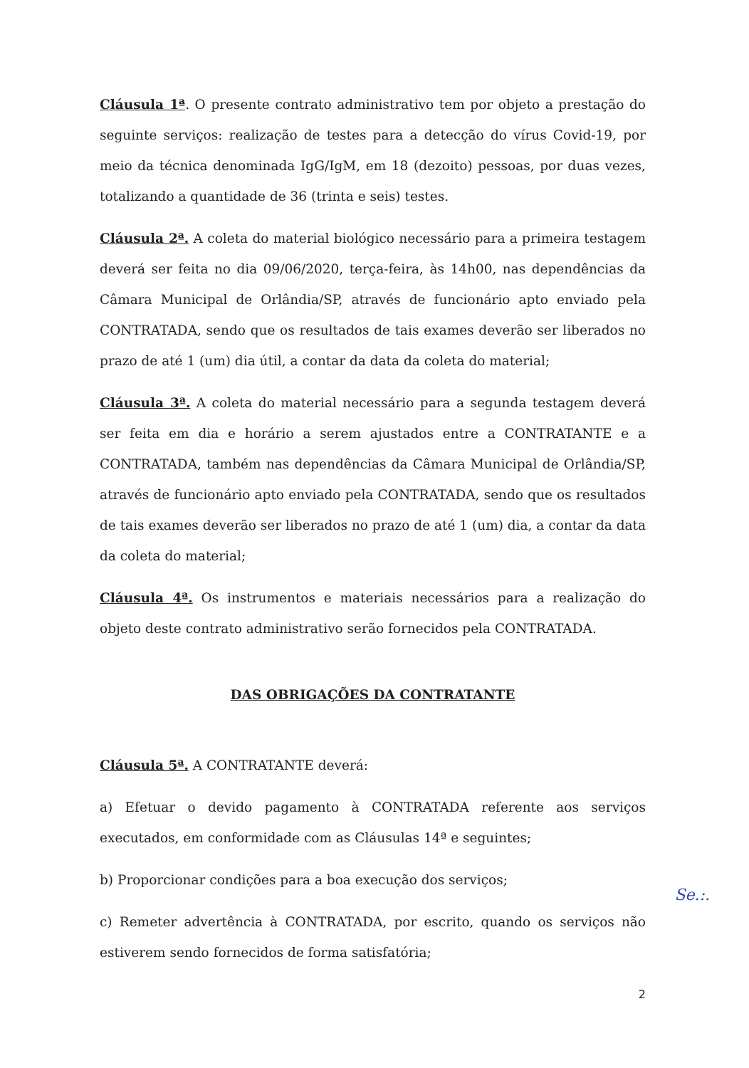Cláusula 1ª. O presente contrato administrativo tem por objeto a prestação do seguinte serviços: realização de testes para a detecção do vírus Covid-19, por meio da técnica denominada IgG/IgM, em 18 (dezoito) pessoas, por duas vezes, totalizando a quantidade de 36 (trinta e seis) testes.
Cláusula 2ª. A coleta do material biológico necessário para a primeira testagem deverá ser feita no dia 09/06/2020, terça-feira, às 14h00, nas dependências da Câmara Municipal de Orlândia/SP, através de funcionário apto enviado pela CONTRATADA, sendo que os resultados de tais exames deverão ser liberados no prazo de até 1 (um) dia útil, a contar da data da coleta do material;
Cláusula 3ª. A coleta do material necessário para a segunda testagem deverá ser feita em dia e horário a serem ajustados entre a CONTRATANTE e a CONTRATADA, também nas dependências da Câmara Municipal de Orlândia/SP, através de funcionário apto enviado pela CONTRATADA, sendo que os resultados de tais exames deverão ser liberados no prazo de até 1 (um) dia, a contar da data da coleta do material;
Cláusula 4ª. Os instrumentos e materiais necessários para a realização do objeto deste contrato administrativo serão fornecidos pela CONTRATADA.
DAS OBRIGAÇÕES DA CONTRATANTE
Cláusula 5ª. A CONTRATANTE deverá:
a) Efetuar o devido pagamento à CONTRATADA referente aos serviços executados, em conformidade com as Cláusulas 14ª e seguintes;
b) Proporcionar condições para a boa execução dos serviços;
c) Remeter advertência à CONTRATADA, por escrito, quando os serviços não estiverem sendo fornecidos de forma satisfatória;
2
Se.:.